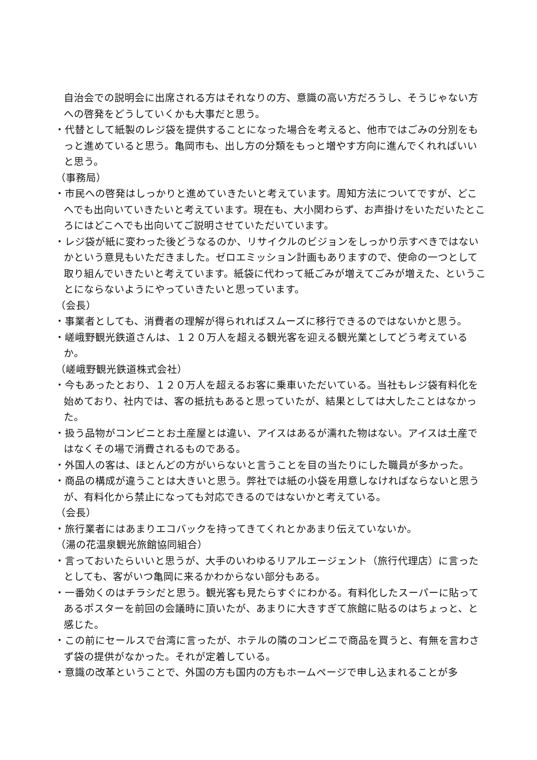自治会での説明会に出席される方はそれなりの方、意識の高い方だろうし、そうじゃない方への啓発をどうしていくかも大事だと思う。
・代替として紙製のレジ袋を提供することになった場合を考えると、他市ではごみの分別をもっと進めていると思う。亀岡市も、出し方の分類をもっと増やす方向に進んでくれればいいと思う。
（事務局）
・市民への啓発はしっかりと進めていきたいと考えています。周知方法についてですが、どこへでも出向いていきたいと考えています。現在も、大小関わらず、お声掛けをいただいたところにはどこへでも出向いてご説明させていただいています。
・レジ袋が紙に変わった後どうなるのか、リサイクルのビジョンをしっかり示すべきではないかという意見もいただきました。ゼロエミッション計画もありますので、使命の一つとして取り組んでいきたいと考えています。紙袋に代わって紙ごみが増えてごみが増えた、ということにならないようにやっていきたいと思っています。
（会長）
・事業者としても、消費者の理解が得られればスムーズに移行できるのではないかと思う。
・嵯峨野観光鉄道さんは、１２０万人を超える観光客を迎える観光業としてどう考えているか。
（嵯峨野観光鉄道株式会社）
・今もあったとおり、１２０万人を超えるお客に乗車いただいている。当社もレジ袋有料化を始めており、社内では、客の抵抗もあると思っていたが、結果としては大したことはなかった。
・扱う品物がコンビニとお土産屋とは違い、アイスはあるが濡れた物はない。アイスは土産ではなくその場で消費されるものである。
・外国人の客は、ほとんどの方がいらないと言うことを目の当たりにした職員が多かった。
・商品の構成が違うことは大きいと思う。弊社では紙の小袋を用意しなければならないと思うが、有料化から禁止になっても対応できるのではないかと考えている。
（会長）
・旅行業者にはあまりエコバックを持ってきてくれとかあまり伝えていないか。
（湯の花温泉観光旅館協同組合）
・言っておいたらいいと思うが、大手のいわゆるリアルエージェント（旅行代理店）に言ったとしても、客がいつ亀岡に来るかわからない部分もある。
・一番効くのはチラシだと思う。観光客も見たらすぐにわかる。有料化したスーパーに貼ってあるポスターを前回の会議時に頂いたが、あまりに大きすぎて旅館に貼るのはちょっと、と感じた。
・この前にセールスで台湾に言ったが、ホテルの隣のコンビニで商品を買うと、有無を言わさず袋の提供がなかった。それが定着している。
・意識の改革ということで、外国の方も国内の方もホームページで申し込まれることが多